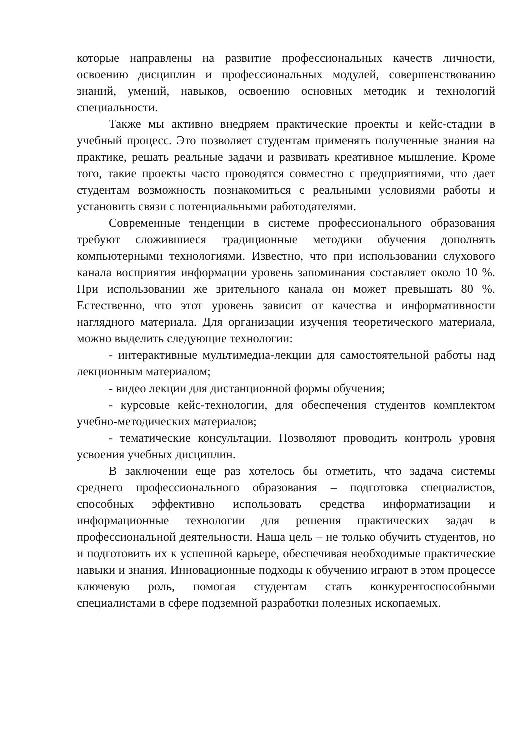которые направлены на развитие профессиональных качеств личности, освоению дисциплин и профессиональных модулей, совершенствованию знаний, умений, навыков, освоению основных методик и технологий специальности.
Также мы активно внедряем практические проекты и кейс-стадии в учебный процесс. Это позволяет студентам применять полученные знания на практике, решать реальные задачи и развивать креативное мышление. Кроме того, такие проекты часто проводятся совместно с предприятиями, что дает студентам возможность познакомиться с реальными условиями работы и установить связи с потенциальными работодателями.
Современные тенденции в системе профессионального образования требуют сложившиеся традиционные методики обучения дополнять компьютерными технологиями. Известно, что при использовании слухового канала восприятия информации уровень запоминания составляет около 10 %. При использовании же зрительного канала он может превышать 80 %. Естественно, что этот уровень зависит от качества и информативности наглядного материала. Для организации изучения теоретического материала, можно выделить следующие технологии:
- интерактивные мультимедиа-лекции для самостоятельной работы над лекционным материалом;
- видео лекции для дистанционной формы обучения;
- курсовые кейс-технологии, для обеспечения студентов комплектом учебно-методических материалов;
- тематические консультации. Позволяют проводить контроль уровня усвоения учебных дисциплин.
В заключении еще раз хотелось бы отметить, что задача системы среднего профессионального образования – подготовка специалистов, способных эффективно использовать средства информатизации и информационные технологии для решения практических задач в профессиональной деятельности. Наша цель – не только обучить студентов, но и подготовить их к успешной карьере, обеспечивая необходимые практические навыки и знания. Инновационные подходы к обучению играют в этом процессе ключевую роль, помогая студентам стать конкурентоспособными специалистами в сфере подземной разработки полезных ископаемых.